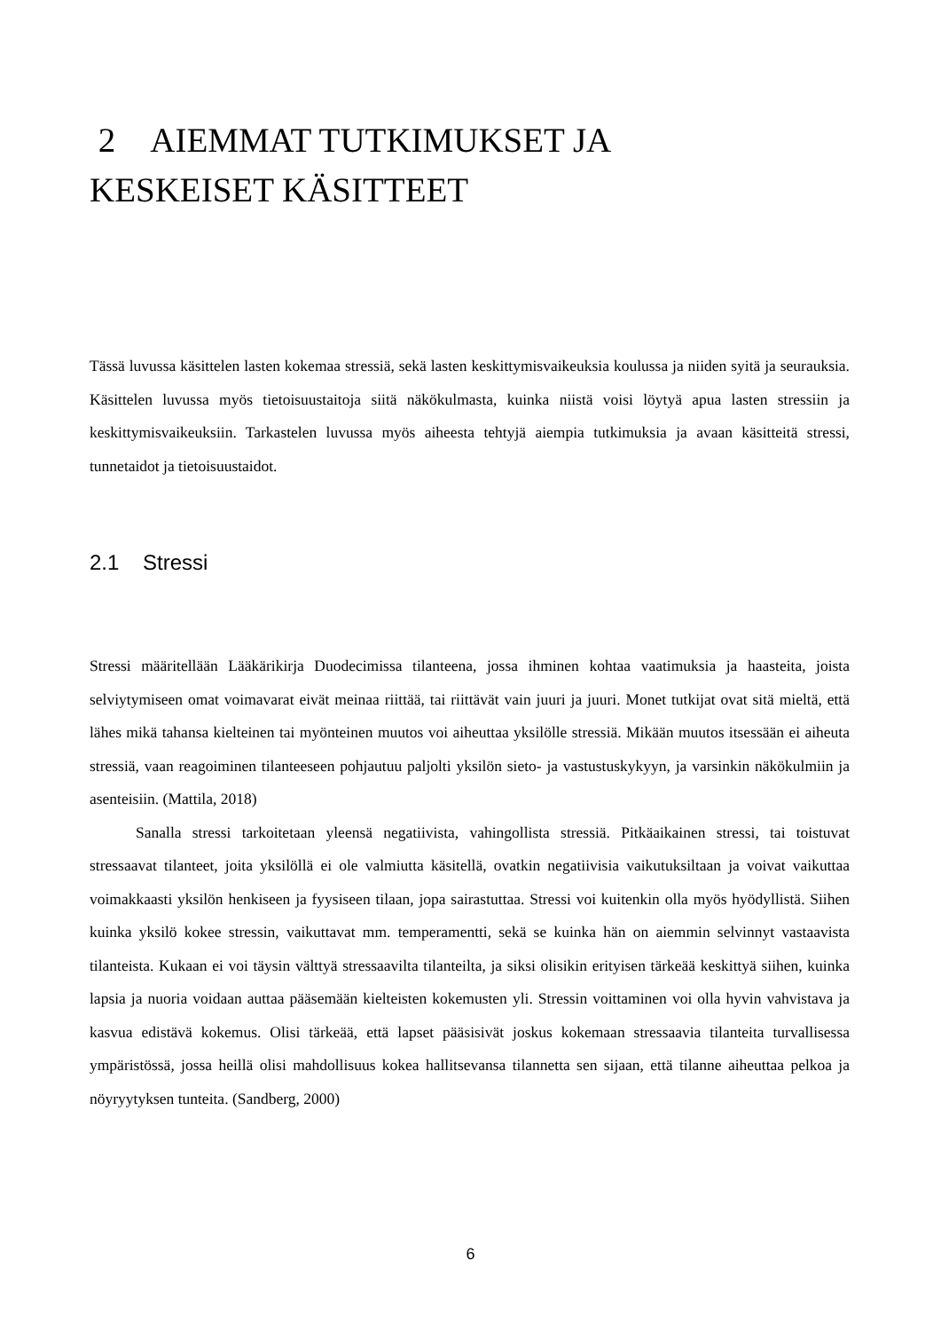2 AIEMMAT TUTKIMUKSET JA
KESKEISET KÄSITTEET
Tässä luvussa käsittelen lasten kokemaa stressiä, sekä lasten keskittymisvaikeuksia koulussa ja niiden syitä ja seurauksia. Käsittelen luvussa myös tietoisuustaitoja siitä näkökulmasta, kuinka niistä voisi löytyä apua lasten stressiin ja keskittymisvaikeuksiin. Tarkastelen luvussa myös aiheesta tehtyjä aiempia tutkimuksia ja avaan käsitteitä stressi, tunnetaidot ja tietoisuustaidot.
2.1 Stressi
Stressi määritellään Lääkärikirja Duodecimissa tilanteena, jossa ihminen kohtaa vaatimuksia ja haasteita, joista selviytymiseen omat voimavarat eivät meinaa riittää, tai riittävät vain juuri ja juuri. Monet tutkijat ovat sitä mieltä, että lähes mikä tahansa kielteinen tai myönteinen muutos voi aiheuttaa yksilölle stressiä. Mikään muutos itsessään ei aiheuta stressiä, vaan reagoiminen tilanteeseen pohjautuu paljolti yksilön sieto- ja vastustuskykyyn, ja varsinkin näkökulmiin ja asenteisiin. (Mattila, 2018)
Sanalla stressi tarkoitetaan yleensä negatiivista, vahingollista stressiä. Pitkäaikainen stressi, tai toistuvat stressaavat tilanteet, joita yksilöllä ei ole valmiutta käsitellä, ovatkin negatiivisia vaikutuksiltaan ja voivat vaikuttaa voimakkaasti yksilön henkiseen ja fyysiseen tilaan, jopa sairastuttaa. Stressi voi kuitenkin olla myös hyödyllistä. Siihen kuinka yksilö kokee stressin, vaikuttavat mm. temperamentti, sekä se kuinka hän on aiemmin selvinnyt vastaavista tilanteista. Kukaan ei voi täysin välttyä stressaavilta tilanteilta, ja siksi olisikin erityisen tärkeää keskittyä siihen, kuinka lapsia ja nuoria voidaan auttaa pääsemään kielteisten kokemusten yli. Stressin voittaminen voi olla hyvin vahvistava ja kasvua edistävä kokemus. Olisi tärkeää, että lapset pääsisivät joskus kokemaan stressaavia tilanteita turvallisessa ympäristössä, jossa heillä olisi mahdollisuus kokea hallitsevansa tilannetta sen sijaan, että tilanne aiheuttaa pelkoa ja nöyryytyksen tunteita. (Sandberg, 2000)
6